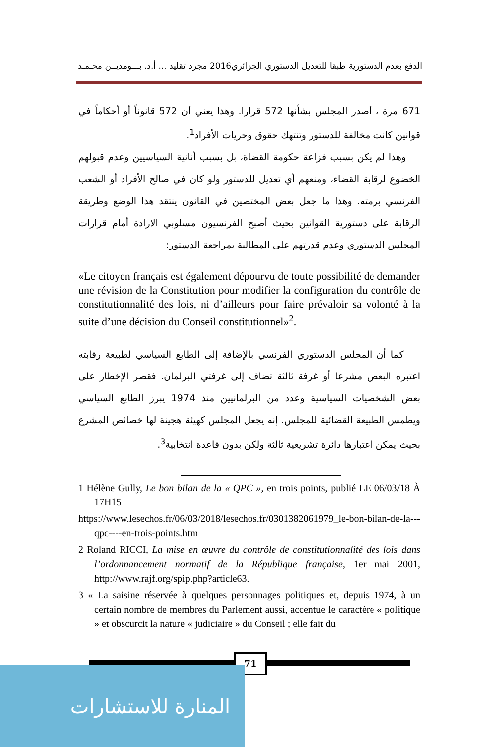الدفع بعدم الدستورية طبقا للتعديل الدستوري الجزائري2016 مجرد تقليد ... أ.د. بـــومديــن محـمـد
671 مرة ، أصدر المجلس بشأنها 572 قرارا. وهذا يعني أن 572 قانوناً أو أحكاماً في قوانين كانت مخالفة للدستور وتنتهك حقوق وحريات الأفراد<sup>1</sup>.
وهذا لم يكن بسبب فزاعة حكومة القضاة، بل بسبب أنانية السياسيين وعدم قبولهم الخضوع لرقابة القضاء، ومنعهم أي تعديل للدستور ولو كان في صالح الأفراد أو الشعب الفرنسي برمته. وهذا ما جعل بعض المختصين في القانون ينتقد هذا الوضع وطريقة الرقابة على دستورية القوانين بحيث أصبح الفرنسيون مسلوبي الارادة أمام قرارات المجلس الدستوري وعدم قدرتهم على المطالبة بمراجعة الدستور:
«Le citoyen français est également dépourvu de toute possibilité de demander une révision de la Constitution pour modifier la configuration du contrôle de constitutionnalité des lois, ni d’ailleurs pour faire prévaloir sa volonté à la suite d’une décision du Conseil constitutionnel»<sup>2</sup>.
كما أن المجلس الدستوري الفرنسي بالإضافة إلى الطابع السياسي لطبيعة رقابته اعتبره البعض مشرعا أو غرفة ثالثة تضاف إلى غرفتي البرلمان. فقصر الإخطار على بعض الشخصيات السياسية وعدد من البرلمانيين منذ 1974 يبرز الطابع السياسي ويطمس الطبيعة القضائية للمجلس. إنه يجعل المجلس كهيئة هجينة لها خصائص المشرع بحيث يمكن اعتبارها دائرة تشريعية ثالثة ولكن بدون قاعدة انتخابية<sup>3</sup>.
1 Hélène Gully, Le bon bilan de la « QPC », en trois points, publié LE 06/03/18 À 17H15
https://www.lesechos.fr/06/03/2018/lesechos.fr/0301382061979_le-bon-bilan-de-la---qpc----en-trois-points.htm
2 Roland RICCI, La mise en œuvre du contrôle de constitutionnalité des lois dans l’ordonnancement normatif de la République française, 1er mai 2001, http://www.rajf.org/spip.php?article63.
3 « La saisine réservée à quelques personnages politiques et, depuis 1974, à un certain nombre de membres du Parlement aussi, accentue le caractère « politique » et obscurcit la nature « judiciaire » du Conseil ; elle fait du
71
المنارة للاستشارات